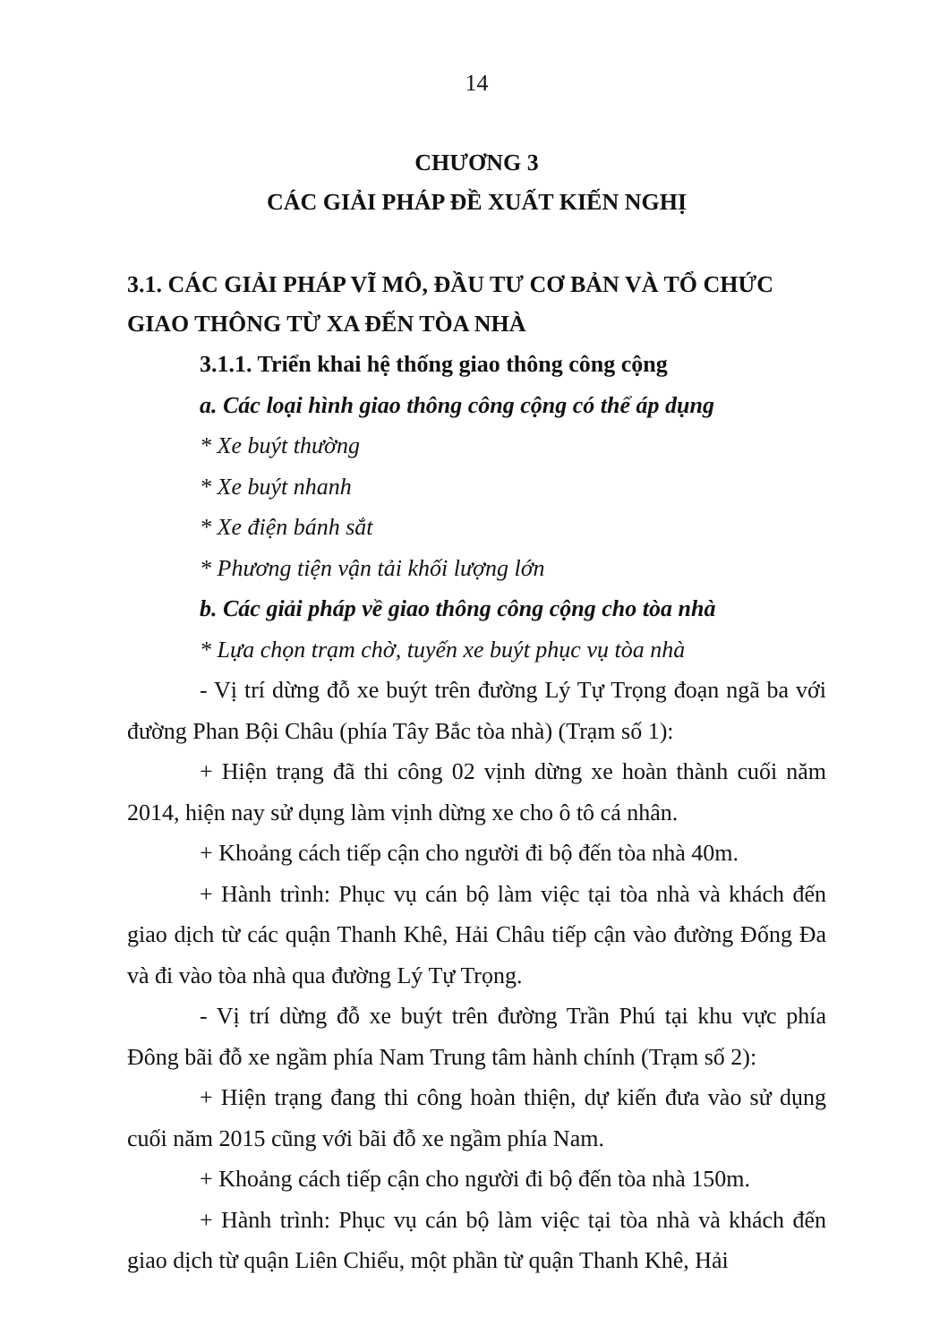14
CHƯƠNG 3
CÁC GIẢI PHÁP ĐỀ XUẤT KIẾN NGHỊ
3.1. CÁC GIẢI PHÁP VĨ MÔ, ĐẦU TƯ CƠ BẢN VÀ TỔ CHỨC GIAO THÔNG TỪ XA ĐẾN TÒA NHÀ
3.1.1. Triển khai hệ thống giao thông công cộng
a. Các loại hình giao thông công cộng có thể áp dụng
* Xe buýt thường
* Xe buýt nhanh
* Xe điện bánh sắt
* Phương tiện vận tải khối lượng lớn
b. Các giải pháp về giao thông công cộng cho tòa nhà
* Lựa chọn trạm chờ, tuyến xe buýt phục vụ tòa nhà
- Vị trí dừng đỗ xe buýt trên đường Lý Tự Trọng đoạn ngã ba với đường Phan Bội Châu (phía Tây Bắc tòa nhà) (Trạm số 1):
+ Hiện trạng đã thi công 02 vịnh dừng xe hoàn thành cuối năm 2014, hiện nay sử dụng làm vịnh dừng xe cho ô tô cá nhân.
+ Khoảng cách tiếp cận cho người đi bộ đến tòa nhà 40m.
+ Hành trình: Phục vụ cán bộ làm việc tại tòa nhà và khách đến giao dịch từ các quận Thanh Khê, Hải Châu tiếp cận vào đường Đống Đa và đi vào tòa nhà qua đường Lý Tự Trọng.
- Vị trí dừng đỗ xe buýt trên đường Trần Phú tại khu vực phía Đông bãi đỗ xe ngầm phía Nam Trung tâm hành chính (Trạm số 2):
+ Hiện trạng đang thi công hoàn thiện, dự kiến đưa vào sử dụng cuối năm 2015 cũng với bãi đỗ xe ngầm phía Nam.
+ Khoảng cách tiếp cận cho người đi bộ đến tòa nhà 150m.
+ Hành trình: Phục vụ cán bộ làm việc tại tòa nhà và khách đến giao dịch từ quận Liên Chiểu, một phần từ quận Thanh Khê, Hải